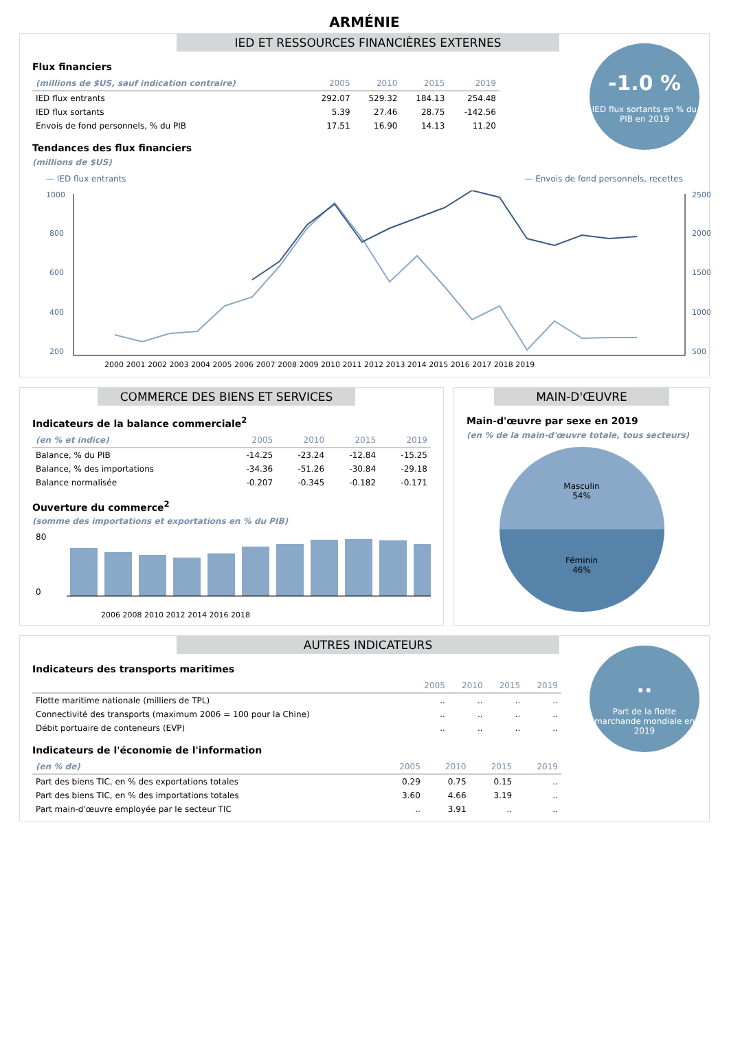ARMÉNIE
IED ET RESSOURCES FINANCIÈRES EXTERNES
-1.0 %
IED flux sortants en % du PIB en 2019
Flux financiers
| (millions de $US, sauf indication contraire) | 2005 | 2010 | 2015 | 2019 |
| --- | --- | --- | --- | --- |
| IED flux entrants | 292.07 | 529.32 | 184.13 | 254.48 |
| IED flux sortants | 5.39 | 27.46 | 28.75 | -142.56 |
| Envois de fond personnels, % du PIB | 17.51 | 16.90 | 14.13 | 11.20 |
Tendances des flux financiers
(millions de $US)
— IED flux entrants — Envois de fond personnels, recettes
1000
800
600
400
200
2500
2000
1500
1000
500
2000 2001 2002 2003 2004 2005 2006 2007 2008 2009 2010 2011 2012 2013 2014 2015 2016 2017 2018 2019
COMMERCE DES BIENS ET SERVICES
Indicateurs de la balance commerciale<sup>2</sup>
| (en % et indice) | 2005 | 2010 | 2015 | 2019 |
| --- | --- | --- | --- | --- |
| Balance, % du PIB | -14.25 | -23.24 | -12.84 | -15.25 |
| Balance, % des importations | -34.36 | -51.26 | -30.84 | -29.18 |
| Balance normalisée | -0.207 | -0.345 | -0.182 | -0.171 |
Ouverture du commerce<sup>2</sup>
(somme des importations et exportations en % du PIB)
80
0
2006 2008 2010 2012 2014 2016 2018
MAIN-D'ŒUVRE
Main-d'œuvre par sexe en 2019
(en % de la main-d'œuvre totale, tous secteurs)
Masculin
54%
Féminin
46%
AUTRES INDICATEURS
..
Part de la flotte marchande mondiale en 2019
Indicateurs des transports maritimes
| | 2005 | 2010 | 2015 | 2019 |
| --- | --- | --- | --- | --- |
| Flotte maritime nationale (milliers de TPL) | .. | .. | .. | .. |
| Connectivité des transports (maximum 2006 = 100 pour la Chine) | .. | .. | .. | .. |
| Débit portuaire de conteneurs (EVP) | .. | .. | .. | .. |
Indicateurs de l'économie de l'information
| (en % de) | 2005 | 2010 | 2015 | 2019 |
| --- | --- | --- | --- | --- |
| Part des biens TIC, en % des exportations totales | 0.29 | 0.75 | 0.15 | .. |
| Part des biens TIC, en % des importations totales | 3.60 | 4.66 | 3.19 | .. |
| Part main-d'œuvre employée par le secteur TIC | .. | 3.91 | .. | .. |